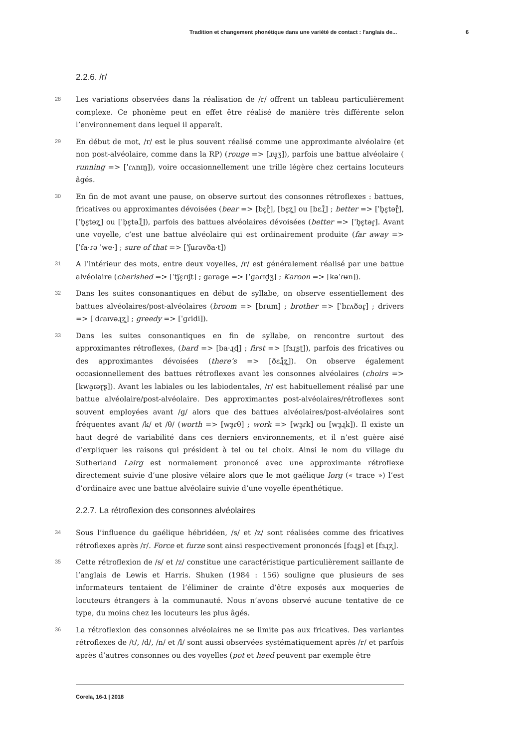Tradition et changement phonétique dans une variété de contact : l’anglais de... 6
2.2.6. /r/
28
Les variations observées dans la réalisation de /r/ offrent un tableau particulièrement complexe. Ce phonème peut en effet être réalisé de manière très différente selon l’environnement dans lequel il apparaît.
29
En début de mot, /r/ est le plus souvent réalisé comme une approximante alvéolaire (et non post-alvéolaire, comme dans la RP) (rouge => [ɹʉ̟ʒ]), parfois une battue alvéolaire ( running => [ˈɾʌnɪŋ]), voire occasionnellement une trille légère chez certains locuteurs âgés.
30
En fin de mot avant une pause, on observe surtout des consonnes rétroflexes : battues, fricatives ou approximantes dévoisées (bear => [bɛ̞ɽ̊], [bɛ̞ʐ̥] ou [bɛɻ̊] ; better => [ˈb̥ɛ̞təɽ̊], [ˈb̥ɛ̞təʐ̥] ou [ˈb̥ɛ̞təɻ̊]), parfois des battues alvéolaires dévoisées (better => [ˈb̥ɛ̞təɾ̥]. Avant une voyelle, c’est une battue alvéolaire qui est ordinairement produite (far away => [ˈfa·ɾə ˈwe·] ; sure of that => [ˈʃʉɾəvða·t])
31
A l’intérieur des mots, entre deux voyelles, /r/ est généralement réalisé par une battue alvéolaire (cherished => [ˈtʃɛ̞ɾɪʃt] ; garage => [ˈɡaɾɪd̥ʒ] ; Karoon => [kəˈɾʉn]).
32
Dans les suites consonantiques en début de syllabe, on observe essentiellement des battues alvéolaires/post-alvéolaires (broom => [bɾʉm] ; brother => [ˈbɾʌðəɾ̥] ; drivers => [ˈdɾaɪvəɻʐ̥] ; greedy => [ˈɡɾidi]).
33
Dans les suites consonantiques en fin de syllabe, on rencontre surtout des approximantes rétroflexes, (bard => [ba·ɻɖ] ; first => [fɜɻʂʈ]), parfois des fricatives ou des approximantes dévoisées (there’s => [ðɛɻ̊ʐ̥]). On observe également occasionnellement des battues rétroflexes avant les consonnes alvéolaires (choirs => [kwa̝ɪəɽʂ]). Avant les labiales ou les labiodentales, /r/ est habituellement réalisé par une battue alvéolaire/post-alvéolaire. Des approximantes post-alvéolaires/rétroflexes sont souvent employées avant /ɡ/ alors que des battues alvéolaires/post-alvéolaires sont fréquentes avant /k/ et /θ/ (worth => [wɜ̞ɾθ] ; work => [wɜ̞ɾk] ou [wɜ̞ɻk]). Il existe un haut degré de variabilité dans ces derniers environnements, et il n’est guère aisé d’expliquer les raisons qui président à tel ou tel choix. Ainsi le nom du village du Sutherland Lairg est normalement prononcé avec une approximante rétroflexe directement suivie d’une plosive vélaire alors que le mot gaélique lorg (« trace ») l’est d’ordinaire avec une battue alvéolaire suivie d’une voyelle épenthétique.
2.2.7. La rétroflexion des consonnes alvéolaires
34
Sous l’influence du gaélique hébridéen, /s/ et /z/ sont réalisées comme des fricatives rétroflexes après /r/. Force et furze sont ainsi respectivement prononcés [fɔɻʂ] et [fɜɻʐ].
35
Cette rétroflexion de /s/ et /z/ constitue une caractéristique particulièrement saillante de l’anglais de Lewis et Harris. Shuken (1984 : 156) souligne que plusieurs de ses informateurs tentaient de l’éliminer de crainte d’être exposés aux moqueries de locuteurs étrangers à la communauté. Nous n’avons observé aucune tentative de ce type, du moins chez les locuteurs les plus âgés.
36
La rétroflexion des consonnes alvéolaires ne se limite pas aux fricatives. Des variantes rétroflexes de /t/, /d/, /n/ et /l/ sont aussi observées systématiquement après /r/ et parfois après d’autres consonnes ou des voyelles (pot et heed peuvent par exemple être
Corela, 16-1 | 2018